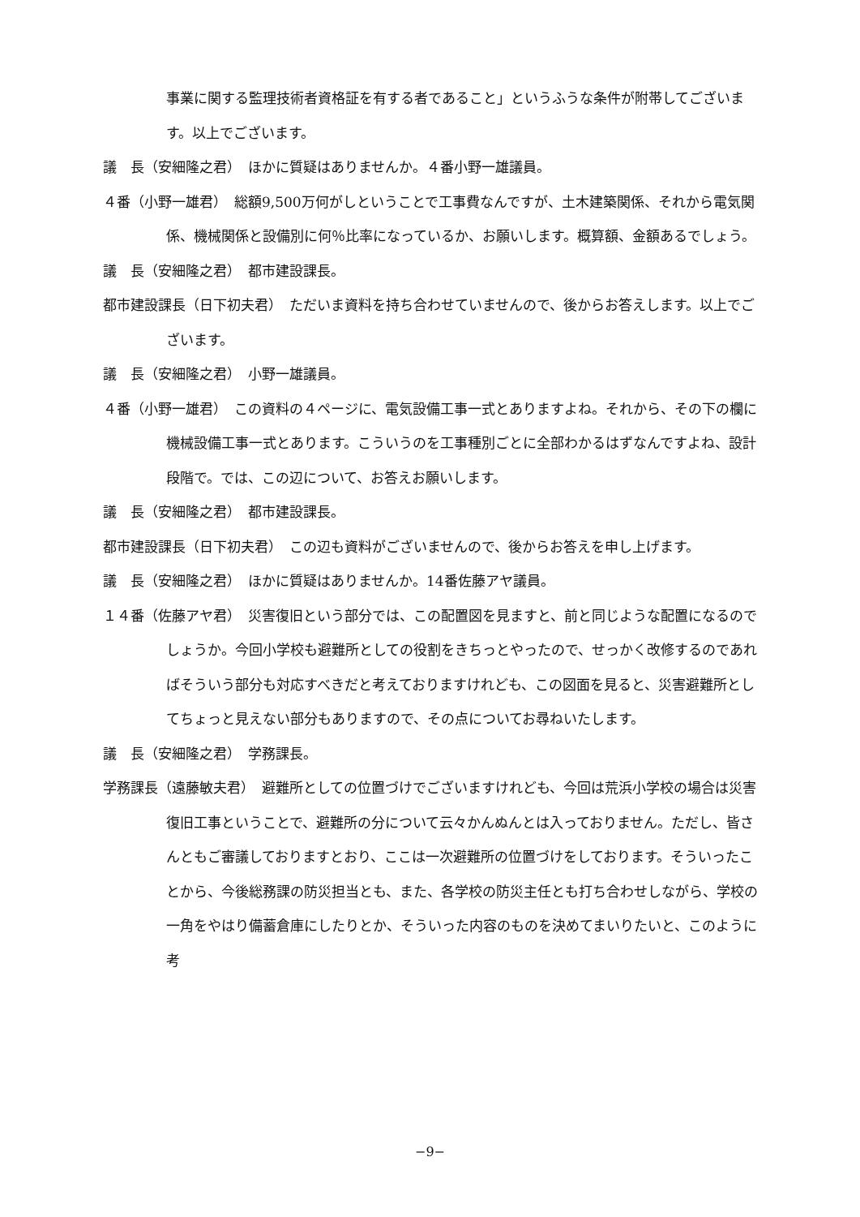事業に関する監理技術者資格証を有する者であること」というふうな条件が附帯してございます。以上でございます。
議　長（安細隆之君）　ほかに質疑はありませんか。４番小野一雄議員。
４番（小野一雄君）　総額9,500万何がしということで工事費なんですが、土木建築関係、それから電気関係、機械関係と設備別に何％比率になっているか、お願いします。概算額、金額あるでしょう。
議　長（安細隆之君）　都市建設課長。
都市建設課長（日下初夫君）　ただいま資料を持ち合わせていませんので、後からお答えします。以上でございます。
議　長（安細隆之君）　小野一雄議員。
４番（小野一雄君）　この資料の４ページに、電気設備工事一式とありますよね。それから、その下の欄に機械設備工事一式とあります。こういうのを工事種別ごとに全部わかるはずなんですよね、設計段階で。では、この辺について、お答えお願いします。
議　長（安細隆之君）　都市建設課長。
都市建設課長（日下初夫君）　この辺も資料がございませんので、後からお答えを申し上げます。
議　長（安細隆之君）　ほかに質疑はありませんか。14番佐藤アヤ議員。
１４番（佐藤アヤ君）　災害復旧という部分では、この配置図を見ますと、前と同じような配置になるのでしょうか。今回小学校も避難所としての役割をきちっとやったので、せっかく改修するのであればそういう部分も対応すべきだと考えておりますけれども、この図面を見ると、災害避難所としてちょっと見えない部分もありますので、その点についてお尋ねいたします。
議　長（安細隆之君）　学務課長。
学務課長（遠藤敏夫君）　避難所としての位置づけでございますけれども、今回は荒浜小学校の場合は災害復旧工事ということで、避難所の分について云々かんぬんとは入っておりません。ただし、皆さんともご審議しておりますとおり、ここは一次避難所の位置づけをしております。そういったことから、今後総務課の防災担当とも、また、各学校の防災主任とも打ち合わせしながら、学校の一角をやはり備蓄倉庫にしたりとか、そういった内容のものを決めてまいりたいと、このように考
−9−